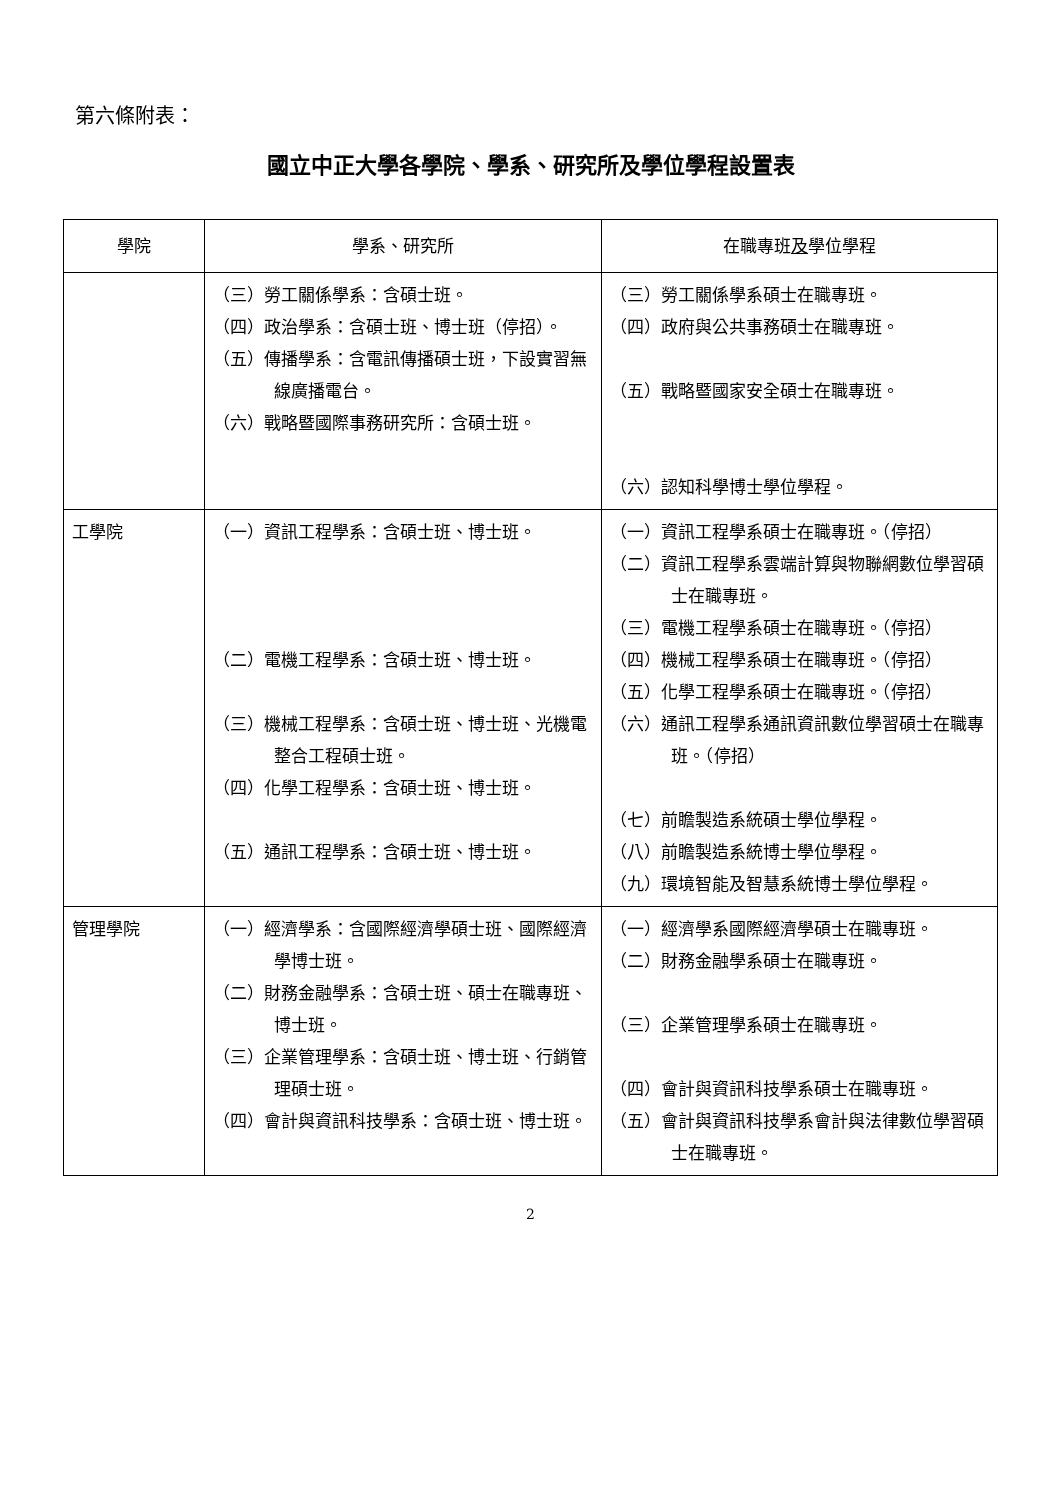第六條附表：
國立中正大學各學院、學系、研究所及學位學程設置表
| 學院 | 學系、研究所 | 在職專班 及 學位學程 |
| --- | --- | --- |
| | （三）勞工關係學系：含碩士班。 （四）政治學系：含碩士班、博士班（停招）。 （五）傳播學系：含電訊傳播碩士班，下設實習無線廣播電台。 （六）戰略暨國際事務研究所：含碩士班。 | （三）勞工關係學系碩士在職專班。 （四）政府與公共事務碩士在職專班。 （五）戰略暨國家安全碩士在職專班。 （六）認知科學博士學位學程。 |
| 工學院 | （一）資訊工程學系：含碩士班、博士班。 （二）電機工程學系：含碩士班、博士班。 （三）機械工程學系：含碩士班、博士班、光機電整合工程碩士班。 （四）化學工程學系：含碩士班、博士班。 （五）通訊工程學系：含碩士班、博士班。 | （一）資訊工程學系碩士在職專班。（停招） （二）資訊工程學系雲端計算與物聯網數位學習碩士在職專班。 （三）電機工程學系碩士在職專班。（停招） （四）機械工程學系碩士在職專班。（停招） （五）化學工程學系碩士在職專班。（停招） （六）通訊工程學系通訊資訊數位學習碩士在職專班。（停招） （七）前瞻製造系統碩士學位學程。 （八）前瞻製造系統博士學位學程。 （九）環境智能及智慧系統博士學位學程。 |
| 管理學院 | （一）經濟學系：含國際經濟學碩士班、國際經濟學博士班。 （二）財務金融學系：含碩士班、碩士在職專班、博士班。 （三）企業管理學系：含碩士班、博士班、行銷管理碩士班。 （四）會計與資訊科技學系：含碩士班、博士班。 | （一）經濟學系國際經濟學碩士在職專班。 （二）財務金融學系碩士在職專班。 （三）企業管理學系碩士在職專班。 （四）會計與資訊科技學系碩士在職專班。 （五）會計與資訊科技學系會計與法律數位學習碩士在職專班。 |
2